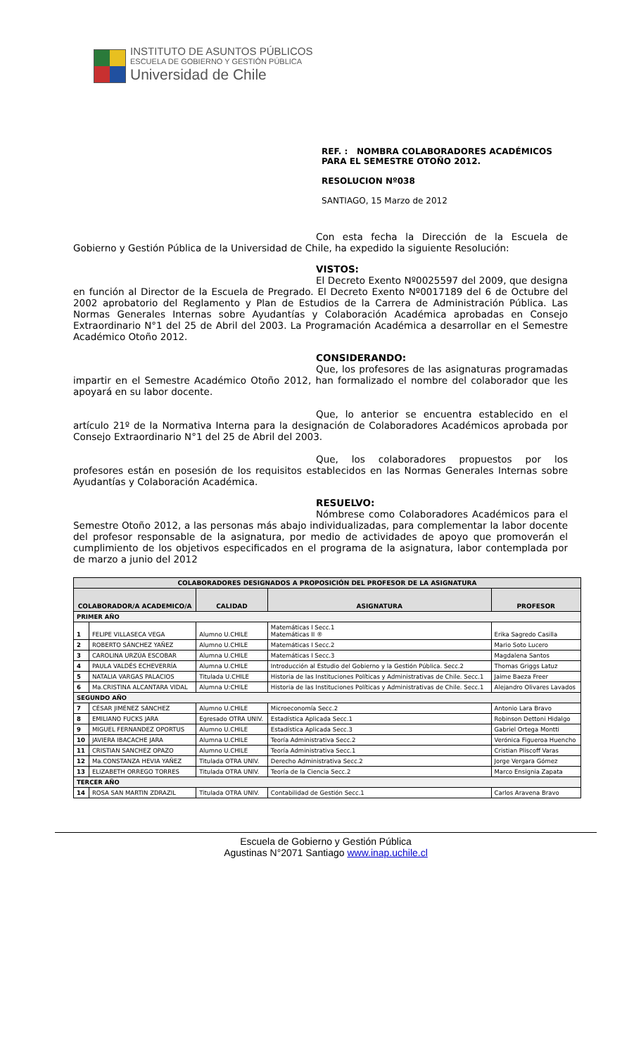INSTITUTO DE ASUNTOS PÚBLICOS
ESCUELA DE GOBIERNO Y GESTIÓN PÚBLICA
Universidad de Chile
REF. : NOMBRA COLABORADORES ACADÉMICOS PARA EL SEMESTRE OTOÑO 2012.
RESOLUCION Nº038
SANTIAGO, 15 Marzo de 2012
Con esta fecha la Dirección de la Escuela de Gobierno y Gestión Pública de la Universidad de Chile, ha expedido la siguiente Resolución:
VISTOS:
El Decreto Exento Nº0025597 del 2009, que designa en función al Director de la Escuela de Pregrado. El Decreto Exento Nº0017189 del 6 de Octubre del 2002 aprobatorio del Reglamento y Plan de Estudios de la Carrera de Administración Pública. Las Normas Generales Internas sobre Ayudantías y Colaboración Académica aprobadas en Consejo Extraordinario N°1 del 25 de Abril del 2003. La Programación Académica a desarrollar en el Semestre Académico Otoño 2012.
CONSIDERANDO:
Que, los profesores de las asignaturas programadas impartir en el Semestre Académico Otoño 2012, han formalizado el nombre del colaborador que les apoyará en su labor docente.
Que, lo anterior se encuentra establecido en el artículo 21º de la Normativa Interna para la designación de Colaboradores Académicos aprobada por Consejo Extraordinario N°1 del 25 de Abril del 2003.
Que, los colaboradores propuestos por los profesores están en posesión de los requisitos establecidos en las Normas Generales Internas sobre Ayudantías y Colaboración Académica.
RESUELVO:
Nómbrese como Colaboradores Académicos para el Semestre Otoño 2012, a las personas más abajo individualizadas, para complementar la labor docente del profesor responsable de la asignatura, por medio de actividades de apoyo que promoverán el cumplimiento de los objetivos especificados en el programa de la asignatura, labor contemplada por de marzo a junio del 2012
| COLABORADORES DESIGNADOS A PROPOSICIÓN DEL PROFESOR DE LA ASIGNATURA | | | | |
| --- | --- | --- | --- | --- |
| COLABORADOR/A ACADEMICO/A | | CALIDAD | ASIGNATURA | PROFESOR |
| PRIMER AÑO | | | | |
| 1 | FELIPE VILLASECA VEGA | Alumno U.CHILE | Matemáticas I Secc.1 Matemáticas II ® | Erika Sagredo Casilla |
| 2 | ROBERTO SÁNCHEZ YAÑEZ | Alumno U.CHILE | Matemáticas I Secc.2 | Mario Soto Lucero |
| 3 | CAROLINA URZÚA ESCOBAR | Alumna U.CHILE | Matemáticas I Secc.3 | Magdalena Santos |
| 4 | PAULA VALDÉS ECHEVERRÍA | Alumna U.CHILE | Introducción al Estudio del Gobierno y la Gestión Pública. Secc.2 | Thomas Griggs Latuz |
| 5 | NATALIA VARGAS PALACIOS | Titulada U.CHILE | Historia de las Instituciones Políticas y Administrativas de Chile. Secc.1 | Jaime Baeza Freer |
| 6 | Ma.CRISTINA ALCANTARA VIDAL | Alumna U:CHILE | Historia de las Instituciones Políticas y Administrativas de Chile. Secc.1 | Alejandro Olivares Lavados |
| SEGUNDO AÑO | | | | |
| 7 | CÉSAR JIMÉNEZ SÁNCHEZ | Alumno U.CHILE | Microeconomía Secc.2 | Antonio Lara Bravo |
| 8 | EMILIANO FUCKS JARA | Egresado OTRA UNIV. | Estadística Aplicada Secc.1 | Robinson Dettoni Hidalgo |
| 9 | MIGUEL FERNANDEZ OPORTUS | Alumno U.CHILE | Estadística Aplicada Secc.3 | Gabriel Ortega Montti |
| 10 | JAVIERA IBACACHE JARA | Alumna U.CHILE | Teoría Administrativa Secc.2 | Verónica Figueroa Huencho |
| 11 | CRISTIAN SANCHEZ OPAZO | Alumno U.CHILE | Teoría Administrativa Secc.1 | Cristian Pliscoff Varas |
| 12 | Ma.CONSTANZA HEVIA YAÑEZ | Titulada OTRA UNIV. | Derecho Administrativa Secc.2 | Jorge Vergara Gómez |
| 13 | ELIZABETH ORREGO TORRES | Titulada OTRA UNIV. | Teoría de la Ciencia Secc.2 | Marco Ensignia Zapata |
| TERCER AÑO | | | | |
| 14 | ROSA SAN MARTIN ZDRAZIL | Titulada OTRA UNIV. | Contabilidad de Gestión Secc.1 | Carlos Aravena Bravo |
Escuela de Gobierno y Gestión Pública
Agustinas N°2071 Santiago www.inap.uchile.cl